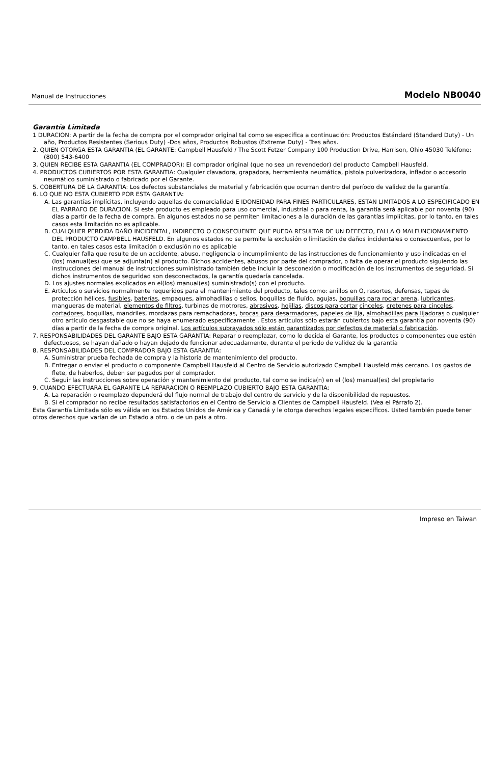Manual de Instrucciones Modelo NB0040
Garantía Limitada
1 DURACION: A partir de la fecha de compra por el comprador original tal como se especifica a continuación: Productos Estándard (Standard Duty) - Un año, Productos Resistentes (Serious Duty) -Dos años, Productos Robustos (Extreme Duty) - Tres años.
2. QUIEN OTORGA ESTA GARANTIA (EL GARANTE: Campbell Hausfeld / The Scott Fetzer Company 100 Production Drive, Harrison, Ohio 45030 Teléfono: (800) 543-6400
3. QUIEN RECIBE ESTA GARANTIA (EL COMPRADOR): El comprador original (que no sea un revendedor) del producto Campbell Hausfeld.
4. PRODUCTOS CUBIERTOS POR ESTA GARANTIA: Cualquier clavadora, grapadora, herramienta neumática, pistola pulverizadora, inflador o accesorio neumático suministrado o fabricado por el Garante.
5. COBERTURA DE LA GARANTIA: Los defectos substanciales de material y fabricación que ocurran dentro del período de validez de la garantía.
6. LO QUE NO ESTA CUBIERTO POR ESTA GARANTIA:
A. Las garantías implícitas, incluyendo aquellas de comercialidad E IDONEIDAD PARA FINES PARTICULARES, ESTAN LIMITADOS A LO ESPECIFICADO EN EL PARRAFO DE DURACION. Si este producto es empleado para uso comercial, industrial o para renta, la garantía será aplicable por noventa (90) días a partir de la fecha de compra. En algunos estados no se permiten limitaciones a la duración de las garantías implícitas, por lo tanto, en tales casos esta limitación no es aplicable.
B. CUALQUIER PERDIDA DAÑO INCIDENTAL, INDIRECTO O CONSECUENTE QUE PUEDA RESULTAR DE UN DEFECTO, FALLA O MALFUNCIONAMIENTO DEL PRODUCTO CAMPBELL HAUSFELD. En algunos estados no se permite la exclusión o limitación de daños incidentales o consecuentes, por lo tanto, en tales casos esta limitación o exclusión no es aplicable
C. Cualquier falla que resulte de un accidente, abuso, negligencia o incumplimiento de las instrucciones de funcionamiento y uso indicadas en el (los) manual(es) que se adjunta(n) al producto. Dichos accidentes, abusos por parte del comprador, o falta de operar el producto siguiendo las instrucciones del manual de instrucciones suministrado también debe incluir la desconexión o modificación de los instrumentos de seguridad. Si dichos instrumentos de seguridad son desconectados, la garantía quedaría cancelada.
D. Los ajustes normales explicados en el(los) manual(es) suministrado(s) con el producto.
E. Artículos o servicios normalmente requeridos para el mantenimiento del producto, tales como: anillos en O, resortes, defensas, tapas de protección hélices, fusibles, baterías, empaques, almohadillas o sellos, boquillas de fluído, agujas, boquillas para rociar arena, lubricantes, mangueras de material, elementos de filtros, turbinas de motrores, abrasivos, hojillas, discos para cortar cinceles, cretenes para cinceles, cortadores, boquillas, mandriles, mordazas para remachadoras, brocas para desarmadores, papeles de lija, almohadillas para lijadoras o cualquier otro artículo desgastable que no se haya enumerado específicamente . Estos artículos sólo estarán cubiertos bajo esta garantía por noventa (90) días a partir de la fecha de compra original. Los artículos subrayados sólo están garantizados por defectos de material o fabricación.
7. RESPONSABILIDADES DEL GARANTE BAJO ESTA GARANTIA: Reparar o reemplazar, como lo decida el Garante, los productos o componentes que estén defectuosos, se hayan dañado o hayan dejado de funcionar adecuadamente, durante el período de validez de la garantía
8. RESPONSABILIDADES DEL COMPRADOR BAJO ESTA GARANTIA:
A. Suministrar prueba fechada de compra y la historia de mantenimiento del producto.
B. Entregar o enviar el producto o componente Campbell Hausfeld al Centro de Servicio autorizado Campbell Hausfeld más cercano. Los gastos de flete, de haberlos, deben ser pagados por el comprador.
C. Seguir las instrucciones sobre operación y mantenimiento del producto, tal como se indica(n) en el (los) manual(es) del propietario
9. CUANDO EFECTUARA EL GARANTE LA REPARACION O REEMPLAZO CUBIERTO BAJO ESTA GARANTIA:
A. La reparación o reemplazo dependerá del flujo normal de trabajo del centro de servicio y de la disponibilidad de repuestos.
B. Si el comprador no recibe resultados satisfactorios en el Centro de Servicio a Clientes de Campbell Hausfeld. (Vea el Párrafo 2).
Esta Garantía Limitada sólo es válida en los Estados Unidos de América y Canadá y le otorga derechos legales específicos. Usted también puede tener otros derechos que varían de un Estado a otro. o de un país a otro.
Impreso en Taiwan